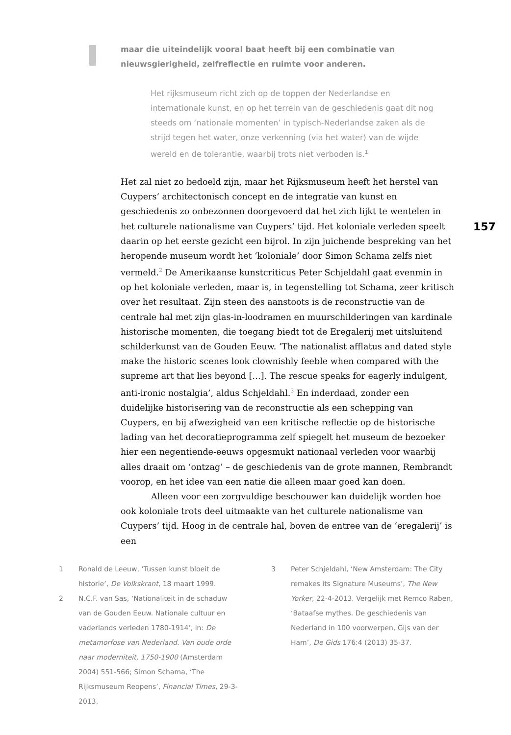maar die uiteindelijk vooral baat heeft bij een combinatie van nieuwsgierigheid, zelfreflectie en ruimte voor anderen.
Het rijksmuseum richt zich op de toppen der Nederlandse en internationale kunst, en op het terrein van de geschiedenis gaat dit nog steeds om ‘nationale momenten’ in typisch-Nederlandse zaken als de strijd tegen het water, onze verkenning (via het water) van de wijde wereld en de tolerantie, waarbij trots niet verboden is.<sup>1</sup>
157
Het zal niet zo bedoeld zijn, maar het Rijksmuseum heeft het herstel van Cuypers’ architectonisch concept en de integratie van kunst en geschiedenis zo onbezonnen doorgevoerd dat het zich lijkt te wentelen in het culturele nationalisme van Cuypers’ tijd. Het koloniale verleden speelt daarin op het eerste gezicht een bijrol. In zijn juichende bespreking van het heropende museum wordt het ‘koloniale’ door Simon Schama zelfs niet vermeld.<sup>2</sup> De Amerikaanse kunstcriticus Peter Schjeldahl gaat evenmin in op het koloniale verleden, maar is, in tegenstelling tot Schama, zeer kritisch over het resultaat. Zijn steen des aanstoots is de reconstructie van de centrale hal met zijn glas-in-loodramen en muurschilderingen van kardinale historische momenten, die toegang biedt tot de Eregalerij met uitsluitend schilderkunst van de Gouden Eeuw. ‘The nationalist afflatus and dated style make the historic scenes look clownishly feeble when compared with the supreme art that lies beyond […]. The rescue speaks for eagerly indulgent, anti-ironic nostalgia’, aldus Schjeldahl.<sup>3</sup> En inderdaad, zonder een duidelijke historisering van de reconstructie als een schepping van Cuypers, en bij afwezigheid van een kritische reflectie op de historische lading van het decoratieprogramma zelf spiegelt het museum de bezoeker hier een negentiende-eeuws opgesmukt nationaal verleden voor waarbij alles draait om ‘ontzag’ – de geschiedenis van de grote mannen, Rembrandt voorop, en het idee van een natie die alleen maar goed kan doen.
Alleen voor een zorgvuldige beschouwer kan duidelijk worden hoe ook koloniale trots deel uitmaakte van het culturele nationalisme van Cuypers’ tijd. Hoog in de centrale hal, boven de entree van de ‘eregalerij’ is een
1 Ronald de Leeuw, ‘Tussen kunst bloeit de historie’, De Volkskrant, 18 maart 1999.
2 N.C.F. van Sas, ‘Nationaliteit in de schaduw van de Gouden Eeuw. Nationale cultuur en vaderlands verleden 1780-1914’, in: De metamorfose van Nederland. Van oude orde naar moderniteit, 1750-1900 (Amsterdam 2004) 551-566; Simon Schama, ‘The Rijksmuseum Reopens’, Financial Times, 29-3-2013.
3 Peter Schjeldahl, ‘New Amsterdam: The City remakes its Signature Museums’, The New Yorker, 22-4-2013. Vergelijk met Remco Raben, ‘Bataafse mythes. De geschiedenis van Nederland in 100 voorwerpen, Gijs van der Ham’, De Gids 176:4 (2013) 35-37.